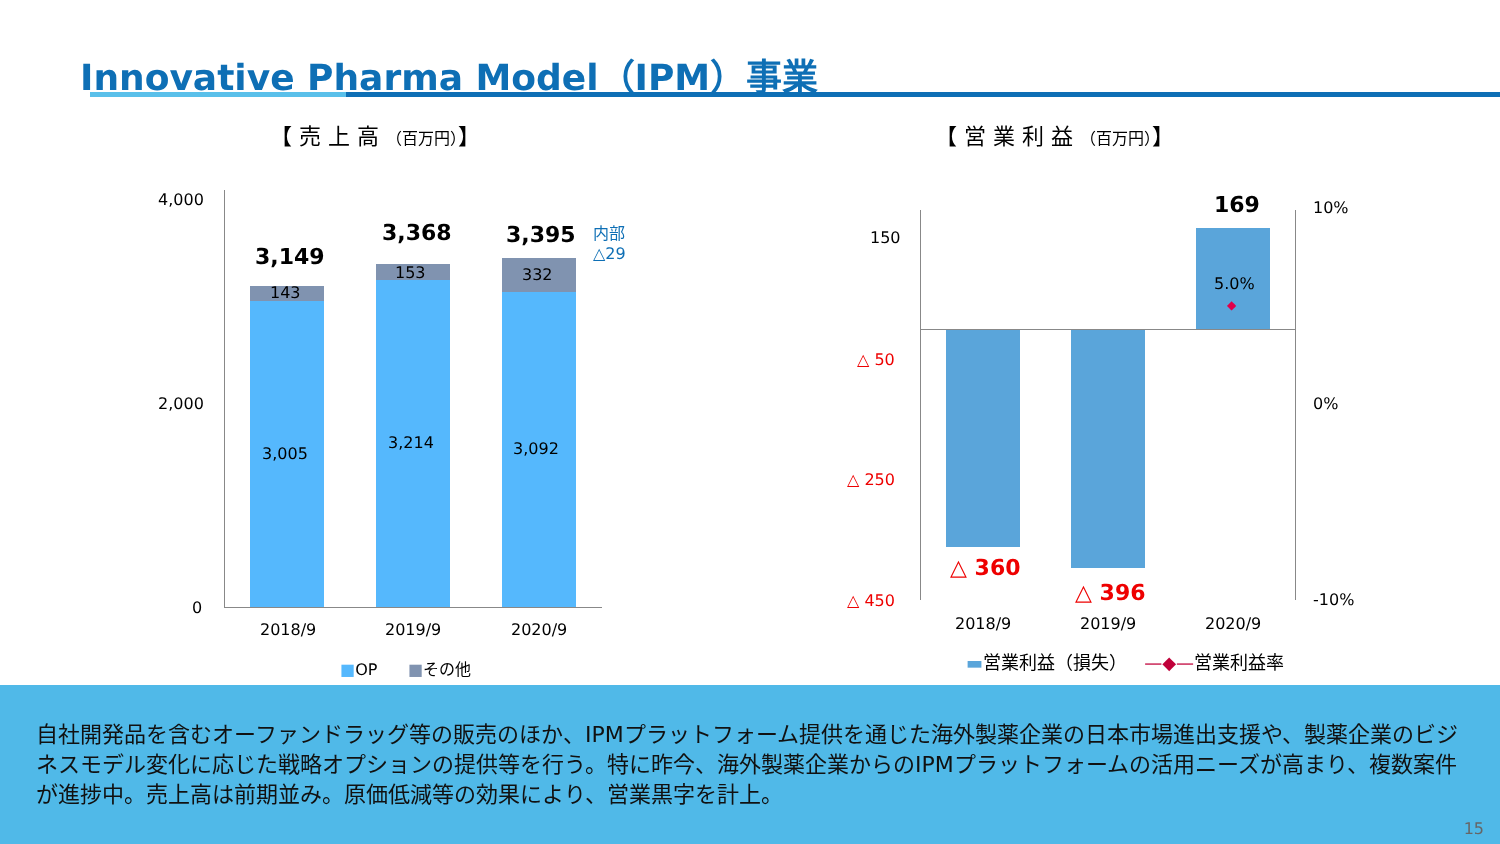Innovative Pharma Model（IPM）事業
【 売 上 高 （百万円）】 【 営 業 利 益 （百万円）】
4,000
2,000
0
3,149
3,368 3,395
内部
△29
143
153 332
3,005
3,214 3,092
2018/9 2019/9 2020/9
■OP ■その他
150
△ 50
△ 250
△ 450
10%
0%
-10%
169
5.0%
◆
△ 360
△ 396
2018/9 2019/9 2020/9
▬営業利益（損失） —◆—営業利益率
自社開発品を含むオーファンドラッグ等の販売のほか、IPMプラットフォーム提供を通じた海外製薬企業の日本市場進出支援や、製薬企業のビジネスモデル変化に応じた戦略オプションの提供等を行う。特に昨今、海外製薬企業からのIPMプラットフォームの活用ニーズが高まり、複数案件が進捗中。売上高は前期並み。原価低減等の効果により、営業黒字を計上。
15